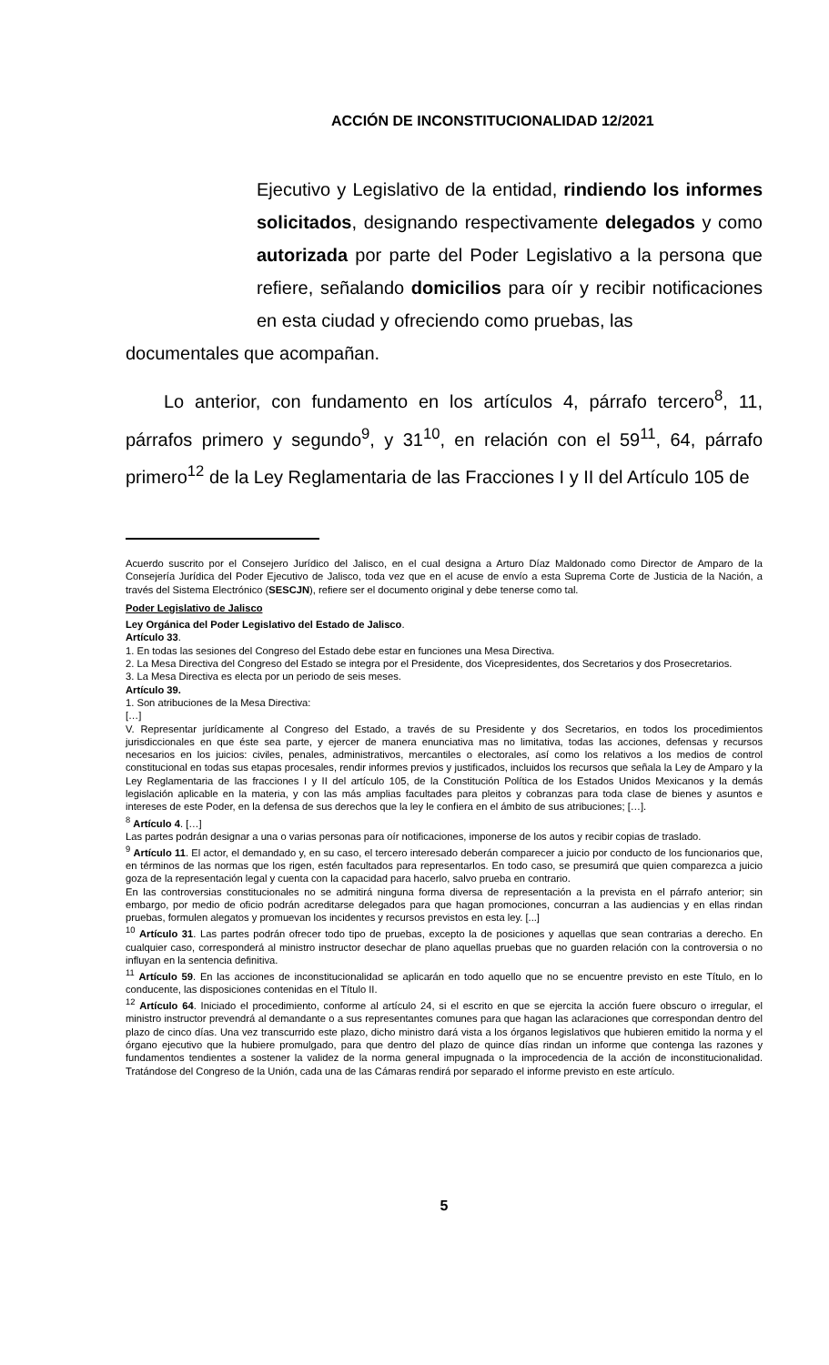ACCIÓN DE INCONSTITUCIONALIDAD 12/2021
Ejecutivo y Legislativo de la entidad, rindiendo los informes solicitados, designando respectivamente delegados y como autorizada por parte del Poder Legislativo a la persona que refiere, señalando domicilios para oír y recibir notificaciones en esta ciudad y ofreciendo como pruebas, las
documentales que acompañan.
Lo anterior, con fundamento en los artículos 4, párrafo tercero<sup>8</sup>, 11, párrafos primero y segundo<sup>9</sup>, y 31<sup>10</sup>, en relación con el 59<sup>11</sup>, 64, párrafo primero<sup>12</sup> de la Ley Reglamentaria de las Fracciones I y II del Artículo 105 de
Acuerdo suscrito por el Consejero Jurídico del Jalisco, en el cual designa a Arturo Díaz Maldonado como Director de Amparo de la Consejería Jurídica del Poder Ejecutivo de Jalisco, toda vez que en el acuse de envío a esta Suprema Corte de Justicia de la Nación, a través del Sistema Electrónico (SESCJN), refiere ser el documento original y debe tenerse como tal.
Poder Legislativo de Jalisco
Ley Orgánica del Poder Legislativo del Estado de Jalisco.
Artículo 33.
1. En todas las sesiones del Congreso del Estado debe estar en funciones una Mesa Directiva.
2. La Mesa Directiva del Congreso del Estado se integra por el Presidente, dos Vicepresidentes, dos Secretarios y dos Prosecretarios.
3. La Mesa Directiva es electa por un periodo de seis meses.
Artículo 39.
1. Son atribuciones de la Mesa Directiva:
[…]
V. Representar jurídicamente al Congreso del Estado, a través de su Presidente y dos Secretarios, en todos los procedimientos jurisdiccionales en que éste sea parte, y ejercer de manera enunciativa mas no limitativa, todas las acciones, defensas y recursos necesarios en los juicios: civiles, penales, administrativos, mercantiles o electorales, así como los relativos a los medios de control constitucional en todas sus etapas procesales, rendir informes previos y justificados, incluidos los recursos que señala la Ley de Amparo y la Ley Reglamentaria de las fracciones I y II del artículo 105, de la Constitución Política de los Estados Unidos Mexicanos y la demás legislación aplicable en la materia, y con las más amplias facultades para pleitos y cobranzas para toda clase de bienes y asuntos e intereses de este Poder, en la defensa de sus derechos que la ley le confiera en el ámbito de sus atribuciones; […].
<sup>8</sup> Artículo 4. […]
Las partes podrán designar a una o varias personas para oír notificaciones, imponerse de los autos y recibir copias de traslado.
<sup>9</sup> Artículo 11. El actor, el demandado y, en su caso, el tercero interesado deberán comparecer a juicio por conducto de los funcionarios que, en términos de las normas que los rigen, estén facultados para representarlos. En todo caso, se presumirá que quien comparezca a juicio goza de la representación legal y cuenta con la capacidad para hacerlo, salvo prueba en contrario.
En las controversias constitucionales no se admitirá ninguna forma diversa de representación a la prevista en el párrafo anterior; sin embargo, por medio de oficio podrán acreditarse delegados para que hagan promociones, concurran a las audiencias y en ellas rindan pruebas, formulen alegatos y promuevan los incidentes y recursos previstos en esta ley. [...]
<sup>10</sup> Artículo 31. Las partes podrán ofrecer todo tipo de pruebas, excepto la de posiciones y aquellas que sean contrarias a derecho. En cualquier caso, corresponderá al ministro instructor desechar de plano aquellas pruebas que no guarden relación con la controversia o no influyan en la sentencia definitiva.
<sup>11</sup> Artículo 59. En las acciones de inconstitucionalidad se aplicarán en todo aquello que no se encuentre previsto en este Título, en lo conducente, las disposiciones contenidas en el Título II.
<sup>12</sup> Artículo 64. Iniciado el procedimiento, conforme al artículo 24, si el escrito en que se ejercita la acción fuere obscuro o irregular, el ministro instructor prevendrá al demandante o a sus representantes comunes para que hagan las aclaraciones que correspondan dentro del plazo de cinco días. Una vez transcurrido este plazo, dicho ministro dará vista a los órganos legislativos que hubieren emitido la norma y el órgano ejecutivo que la hubiere promulgado, para que dentro del plazo de quince días rindan un informe que contenga las razones y fundamentos tendientes a sostener la validez de la norma general impugnada o la improcedencia de la acción de inconstitucionalidad. Tratándose del Congreso de la Unión, cada una de las Cámaras rendirá por separado el informe previsto en este artículo.
5